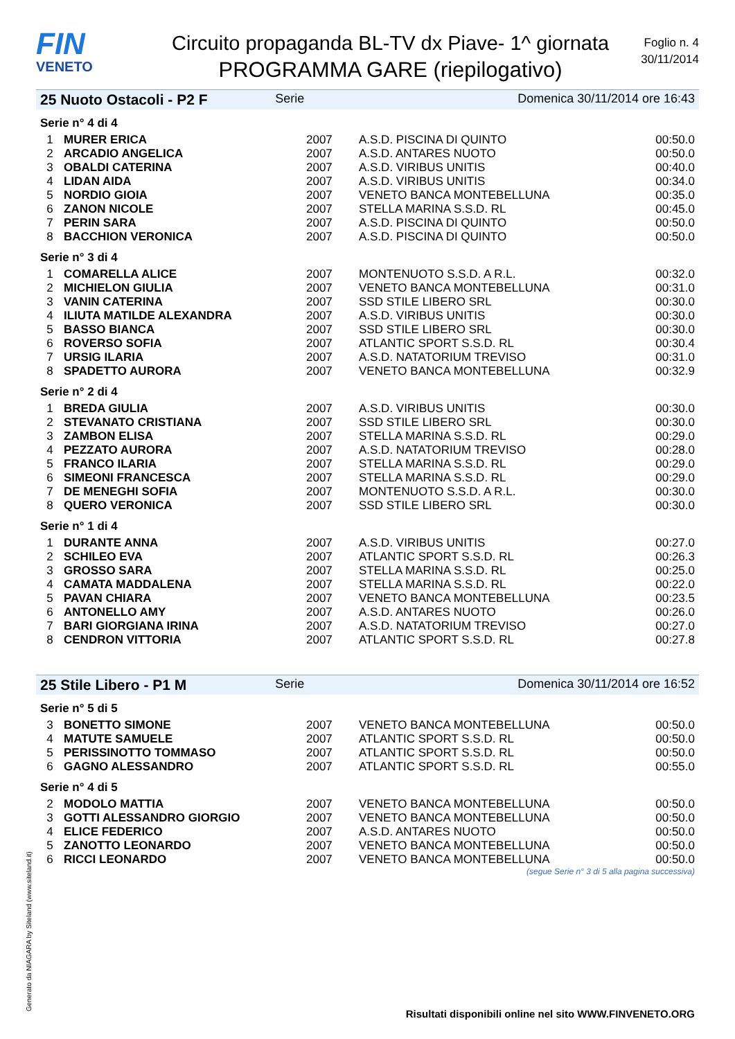FIN
VENETO
Circuito propaganda BL-TV dx Piave- 1^ giornata
PROGRAMMA GARE (riepilogativo)
Foglio n. 4
30/11/2014
25 Nuoto Ostacoli - P2 F Serie Domenica 30/11/2014 ore 16:43
Serie n° 4 di 4
| 1 | MURER ERICA | 2007 | A.S.D. PISCINA DI QUINTO | 00:50.0 |
| 2 | ARCADIO ANGELICA | 2007 | A.S.D. ANTARES NUOTO | 00:50.0 |
| 3 | OBALDI CATERINA | 2007 | A.S.D. VIRIBUS UNITIS | 00:40.0 |
| 4 | LIDAN AIDA | 2007 | A.S.D. VIRIBUS UNITIS | 00:34.0 |
| 5 | NORDIO GIOIA | 2007 | VENETO BANCA MONTEBELLUNA | 00:35.0 |
| 6 | ZANON NICOLE | 2007 | STELLA MARINA S.S.D. RL | 00:45.0 |
| 7 | PERIN SARA | 2007 | A.S.D. PISCINA DI QUINTO | 00:50.0 |
| 8 | BACCHION VERONICA | 2007 | A.S.D. PISCINA DI QUINTO | 00:50.0 |
Serie n° 3 di 4
| 1 | COMARELLA ALICE | 2007 | MONTENUOTO S.S.D. A R.L. | 00:32.0 |
| 2 | MICHIELON GIULIA | 2007 | VENETO BANCA MONTEBELLUNA | 00:31.0 |
| 3 | VANIN CATERINA | 2007 | SSD STILE LIBERO SRL | 00:30.0 |
| 4 | ILIUTA MATILDE ALEXANDRA | 2007 | A.S.D. VIRIBUS UNITIS | 00:30.0 |
| 5 | BASSO BIANCA | 2007 | SSD STILE LIBERO SRL | 00:30.0 |
| 6 | ROVERSO SOFIA | 2007 | ATLANTIC SPORT S.S.D. RL | 00:30.4 |
| 7 | URSIG ILARIA | 2007 | A.S.D. NATATORIUM TREVISO | 00:31.0 |
| 8 | SPADETTO AURORA | 2007 | VENETO BANCA MONTEBELLUNA | 00:32.9 |
Serie n° 2 di 4
| 1 | BREDA GIULIA | 2007 | A.S.D. VIRIBUS UNITIS | 00:30.0 |
| 2 | STEVANATO CRISTIANA | 2007 | SSD STILE LIBERO SRL | 00:30.0 |
| 3 | ZAMBON ELISA | 2007 | STELLA MARINA S.S.D. RL | 00:29.0 |
| 4 | PEZZATO AURORA | 2007 | A.S.D. NATATORIUM TREVISO | 00:28.0 |
| 5 | FRANCO ILARIA | 2007 | STELLA MARINA S.S.D. RL | 00:29.0 |
| 6 | SIMEONI FRANCESCA | 2007 | STELLA MARINA S.S.D. RL | 00:29.0 |
| 7 | DE MENEGHI SOFIA | 2007 | MONTENUOTO S.S.D. A R.L. | 00:30.0 |
| 8 | QUERO VERONICA | 2007 | SSD STILE LIBERO SRL | 00:30.0 |
Serie n° 1 di 4
| 1 | DURANTE ANNA | 2007 | A.S.D. VIRIBUS UNITIS | 00:27.0 |
| 2 | SCHILEO EVA | 2007 | ATLANTIC SPORT S.S.D. RL | 00:26.3 |
| 3 | GROSSO SARA | 2007 | STELLA MARINA S.S.D. RL | 00:25.0 |
| 4 | CAMATA MADDALENA | 2007 | STELLA MARINA S.S.D. RL | 00:22.0 |
| 5 | PAVAN CHIARA | 2007 | VENETO BANCA MONTEBELLUNA | 00:23.5 |
| 6 | ANTONELLO AMY | 2007 | A.S.D. ANTARES NUOTO | 00:26.0 |
| 7 | BARI GIORGIANA IRINA | 2007 | A.S.D. NATATORIUM TREVISO | 00:27.0 |
| 8 | CENDRON VITTORIA | 2007 | ATLANTIC SPORT S.S.D. RL | 00:27.8 |
25 Stile Libero - P1 M Serie Domenica 30/11/2014 ore 16:52
Serie n° 5 di 5
| 3 | BONETTO SIMONE | 2007 | VENETO BANCA MONTEBELLUNA | 00:50.0 |
| 4 | MATUTE SAMUELE | 2007 | ATLANTIC SPORT S.S.D. RL | 00:50.0 |
| 5 | PERISSINOTTO TOMMASO | 2007 | ATLANTIC SPORT S.S.D. RL | 00:50.0 |
| 6 | GAGNO ALESSANDRO | 2007 | ATLANTIC SPORT S.S.D. RL | 00:55.0 |
Serie n° 4 di 5
| 2 | MODOLO MATTIA | 2007 | VENETO BANCA MONTEBELLUNA | 00:50.0 |
| 3 | GOTTI ALESSANDRO GIORGIO | 2007 | VENETO BANCA MONTEBELLUNA | 00:50.0 |
| 4 | ELICE FEDERICO | 2007 | A.S.D. ANTARES NUOTO | 00:50.0 |
| 5 | ZANOTTO LEONARDO | 2007 | VENETO BANCA MONTEBELLUNA | 00:50.0 |
| 6 | RICCI LEONARDO | 2007 | VENETO BANCA MONTEBELLUNA | 00:50.0 |
(segue Serie n° 3 di 5 alla pagina successiva)
Generato da NIAGARA by Siteland (www.siteland.it)
Risultati disponibili online nel sito WWW.FINVENETO.ORG